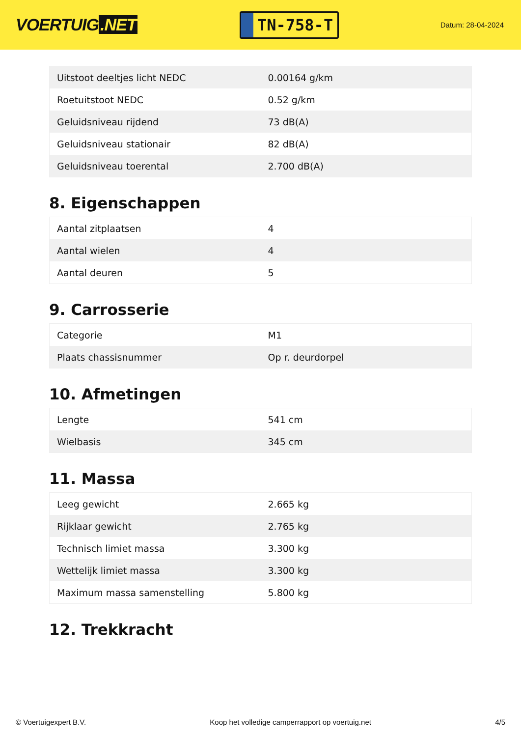VOERTUIG.NET
TN-758-T
Datum: 28-04-2024
| Uitstoot deeltjes licht NEDC | 0.00164 g/km |
| Roetuitstoot NEDC | 0.52 g/km |
| Geluidsniveau rijdend | 73 dB(A) |
| Geluidsniveau stationair | 82 dB(A) |
| Geluidsniveau toerental | 2.700 dB(A) |
8. Eigenschappen
| Aantal zitplaatsen | 4 |
| Aantal wielen | 4 |
| Aantal deuren | 5 |
9. Carrosserie
| Categorie | M1 |
| Plaats chassisnummer | Op r. deurdorpel |
10. Afmetingen
| Lengte | 541 cm |
| Wielbasis | 345 cm |
11. Massa
| Leeg gewicht | 2.665 kg |
| Rijklaar gewicht | 2.765 kg |
| Technisch limiet massa | 3.300 kg |
| Wettelijk limiet massa | 3.300 kg |
| Maximum massa samenstelling | 5.800 kg |
12. Trekkracht
© Voertuigexpert B.V. Koop het volledige camperrapport op voertuig.net 4/5